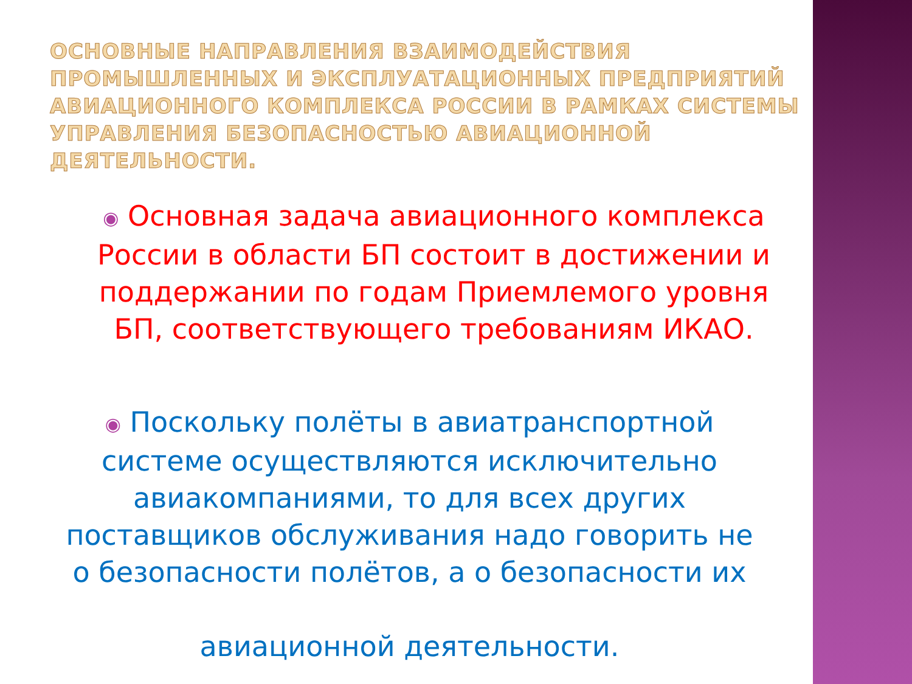ОСНОВНЫЕ НАПРАВЛЕНИЯ ВЗАИМОДЕЙСТВИЯ ПРОМЫШЛЕННЫХ И ЭКСПЛУАТАЦИОННЫХ ПРЕДПРИЯТИЙ АВИАЦИОННОГО КОМПЛЕКСА РОССИИ В РАМКАХ СИСТЕМЫ УПРАВЛЕНИЯ БЕЗОПАСНОСТЬЮ АВИАЦИОННОЙ ДЕЯТЕЛЬНОСТИ.
◉ Основная задача авиационного комплекса России в области БП состоит в достижении и поддержании по годам Приемлемого уровня БП, соответствующего требованиям ИКАО.
◉ Поскольку полёты в авиатранспортной системе осуществляются исключительно авиакомпаниями, то для всех других поставщиков обслуживания надо говорить не о безопасности полётов, а о безопасности их
авиационной деятельности.